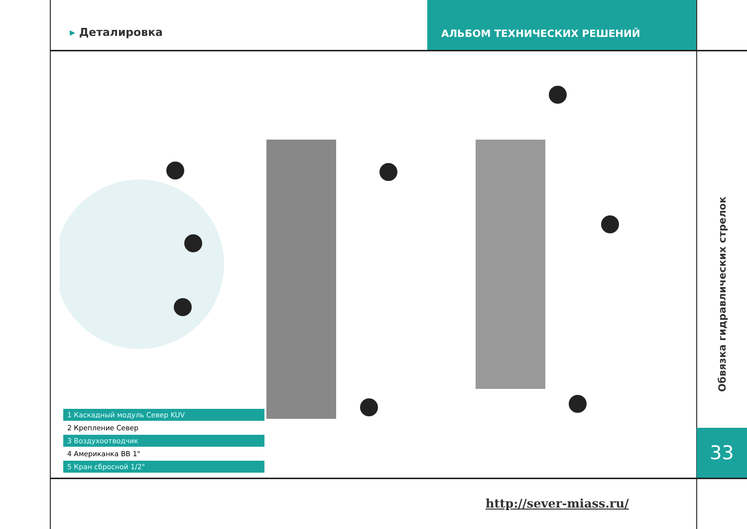▸ Деталировка
АЛЬБОМ ТЕХНИЧЕСКИХ РЕШЕНИЙ
1 Каскадный модуль Север KUV
2 Крепление Север
3 Воздухоотводчик
4 Американка ВВ 1"
5 Кран сбросной 1/2"
Обвязка гидравлических стрелок
33
http://sever-miass.ru/